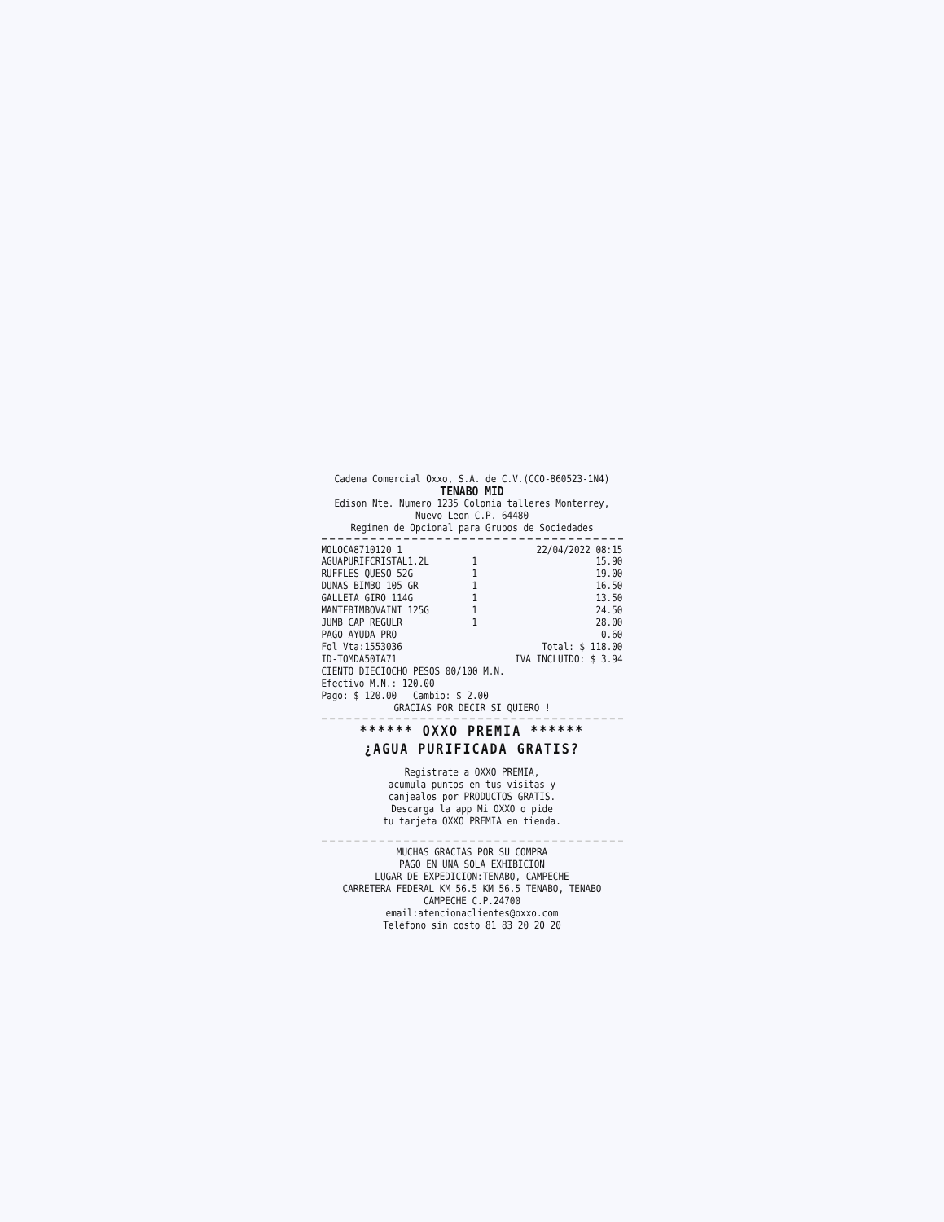Cadena Comercial Oxxo, S.A. de C.V.(CCO-860523-1N4)
TENABO MID
Edison Nte. Numero 1235 Colonia talleres Monterrey, Nuevo Leon C.P. 64480
Regimen de Opcional para Grupos de Sociedades
| MOLOCA8710120 1 | | 22/04/2022 08:15 |
| AGUAPURIFCRISTAL1.2L | 1 | 15.90 |
| RUFFLES QUESO 52G | 1 | 19.00 |
| DUNAS BIMBO 105 GR | 1 | 16.50 |
| GALLETA GIRO 114G | 1 | 13.50 |
| MANTEBIMBOVAINI 125G | 1 | 24.50 |
| JUMB CAP REGULR | 1 | 28.00 |
| PAGO AYUDA PRO | | 0.60 |
| Fol Vta:1553036 | Total: $ 118.00 | |
| ID-TOMDA50IA71 | IVA INCLUIDO: $ 3.94 | |
CIENTO DIECIOCHO PESOS 00/100 M.N.
Efectivo M.N.: 120.00
Pago: $ 120.00 Cambio: $ 2.00
GRACIAS POR DECIR SI QUIERO !
****** OXXO PREMIA ******
¿AGUA PURIFICADA GRATIS?
Registrate a OXXO PREMIA,
acumula puntos en tus visitas y
canjealos por PRODUCTOS GRATIS.
Descarga la app Mi OXXO o pide
tu tarjeta OXXO PREMIA en tienda.
MUCHAS GRACIAS POR SU COMPRA
PAGO EN UNA SOLA EXHIBICION
LUGAR DE EXPEDICION:TENABO, CAMPECHE
CARRETERA FEDERAL KM 56.5 KM 56.5 TENABO, TENABO
CAMPECHE C.P.24700
email:atencionaclientes@oxxo.com
Teléfono sin costo 81 83 20 20 20